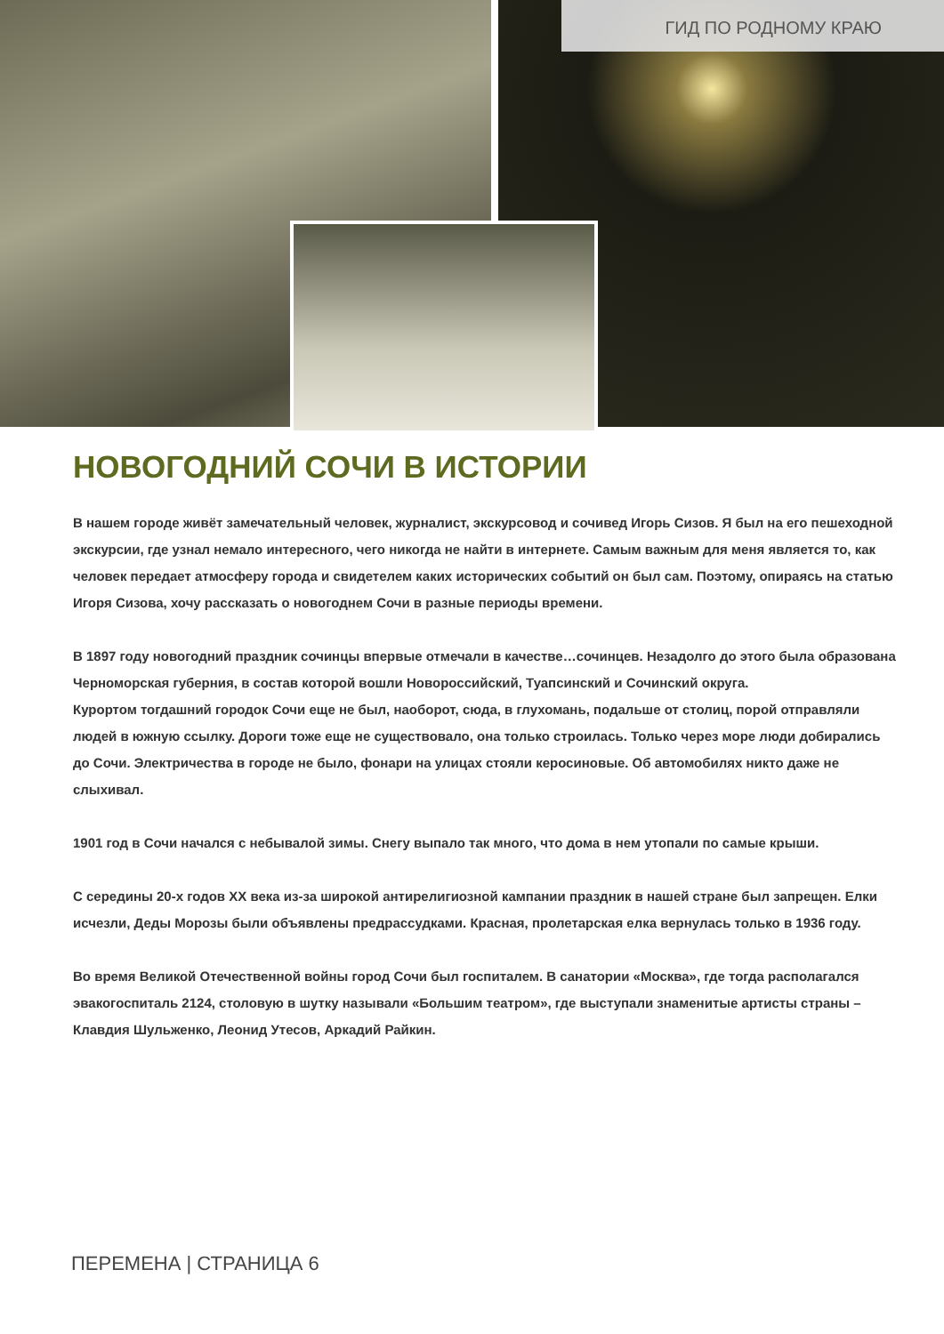ГИД ПО РОДНОМУ КРАЮ
НОВОГОДНИЙ СОЧИ В ИСТОРИИ
В нашем городе живёт замечательный человек, журналист, экскурсовод и сочивед Игорь Сизов. Я был на его пешеходной экскурсии, где узнал немало интересного, чего никогда не найти в интернете. Самым важным для меня является то, как человек передает атмосферу города и свидетелем каких исторических событий он был сам. Поэтому, опираясь на статью Игоря Сизова, хочу рассказать о новогоднем Сочи в разные периоды времени.
В 1897 году новогодний праздник сочинцы впервые отмечали в качестве…сочинцев. Незадолго до этого была образована Черноморская губерния, в состав которой вошли Новороссийский, Туапсинский и Сочинский округа.
Курортом тогдашний городок Сочи еще не был, наоборот, сюда, в глухомань, подальше от столиц, порой отправляли людей в южную ссылку. Дороги тоже еще не существовало, она только строилась. Только через море люди добирались до Сочи. Электричества в городе не было, фонари на улицах стояли керосиновые. Об автомобилях никто даже не слыхивал.
1901 год в Сочи начался с небывалой зимы. Снегу выпало так много, что дома в нем утопали по самые крыши.
С середины 20-х годов XX века из-за широкой антирелигиозной кампании праздник в нашей стране был запрещен. Елки исчезли, Деды Морозы были объявлены предрассудками. Красная, пролетарская елка вернулась только в 1936 году.
Во время Великой Отечественной войны город Сочи был госпиталем. В санатории «Москва», где тогда располагался эвакогоспиталь 2124, столовую в шутку называли «Большим театром», где выступали знаменитые артисты страны – Клавдия Шульженко, Леонид Утесов, Аркадий Райкин.
ПЕРЕМЕНА | СТРАНИЦА 6